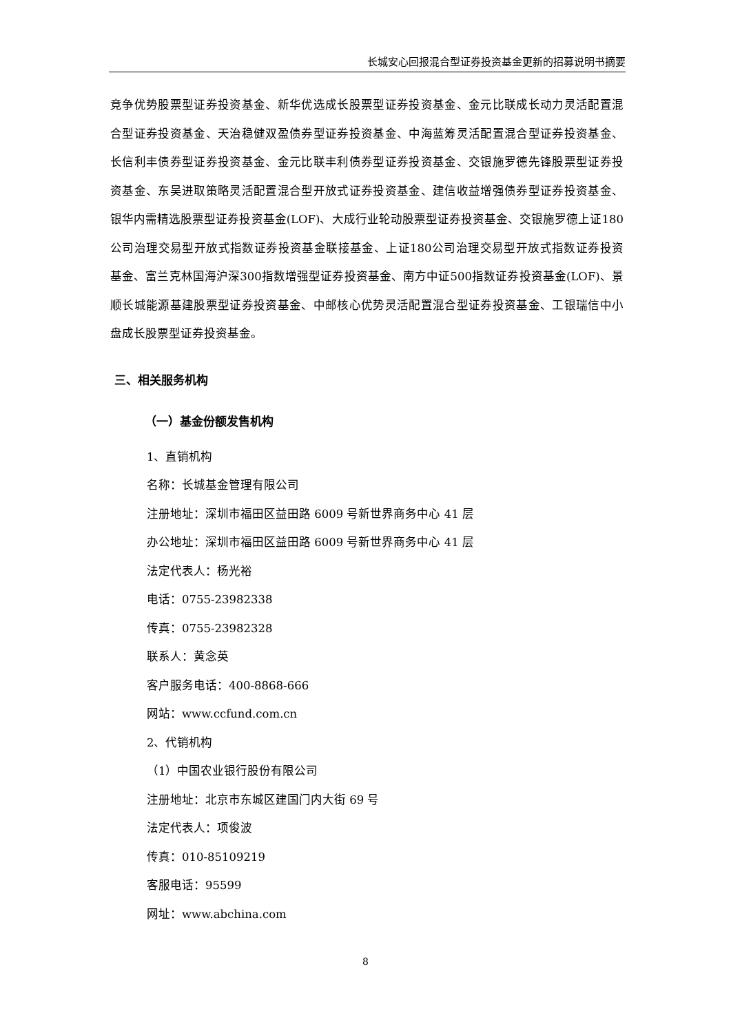长城安心回报混合型证券投资基金更新的招募说明书摘要
竞争优势股票型证券投资基金、新华优选成长股票型证券投资基金、金元比联成长动力灵活配置混合型证券投资基金、天治稳健双盈债券型证券投资基金、中海蓝筹灵活配置混合型证券投资基金、长信利丰债券型证券投资基金、金元比联丰利债券型证券投资基金、交银施罗德先锋股票型证券投资基金、东吴进取策略灵活配置混合型开放式证券投资基金、建信收益增强债券型证券投资基金、银华内需精选股票型证券投资基金(LOF)、大成行业轮动股票型证券投资基金、交银施罗德上证180公司治理交易型开放式指数证券投资基金联接基金、上证180公司治理交易型开放式指数证券投资基金、富兰克林国海沪深300指数增强型证券投资基金、南方中证500指数证券投资基金(LOF)、景顺长城能源基建股票型证券投资基金、中邮核心优势灵活配置混合型证券投资基金、工银瑞信中小盘成长股票型证券投资基金。
三、相关服务机构
（一）基金份额发售机构
1、直销机构
名称：长城基金管理有限公司
注册地址：深圳市福田区益田路 6009 号新世界商务中心 41 层
办公地址：深圳市福田区益田路 6009 号新世界商务中心 41 层
法定代表人：杨光裕
电话：0755-23982338
传真：0755-23982328
联系人：黄念英
客户服务电话：400-8868-666
网站：www.ccfund.com.cn
2、代销机构
（1）中国农业银行股份有限公司
注册地址：北京市东城区建国门内大街 69 号
法定代表人：项俊波
传真：010-85109219
客服电话：95599
网址：www.abchina.com
8